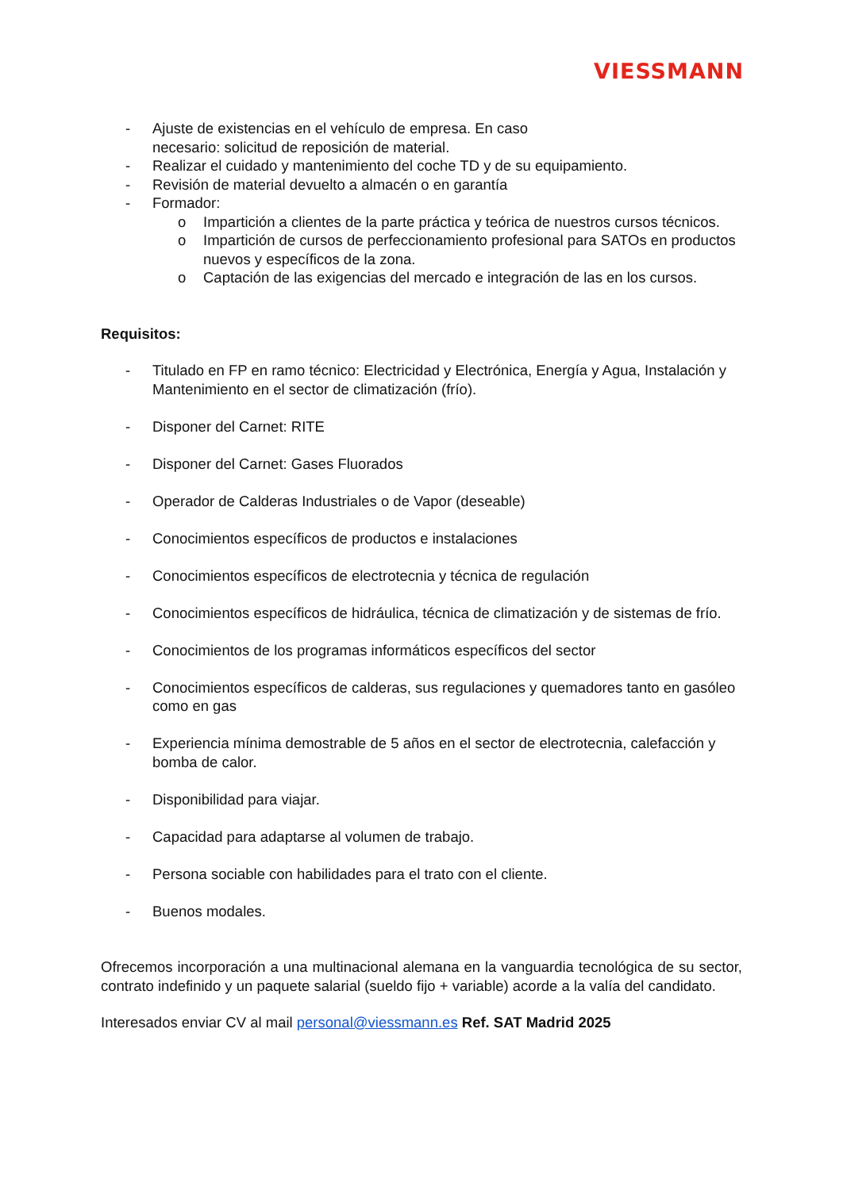VIESSMANN
- Ajuste de existencias en el vehículo de empresa. En caso
necesario: solicitud de reposición de material.
- Realizar el cuidado y mantenimiento del coche TD y de su equipamiento.
- Revisión de material devuelto a almacén o en garantía
- Formador:
o Impartición a clientes de la parte práctica y teórica de nuestros cursos técnicos.
o Impartición de cursos de perfeccionamiento profesional para SATOs en productos nuevos y específicos de la zona.
o Captación de las exigencias del mercado e integración de las en los cursos.
Requisitos:
- Titulado en FP en ramo técnico: Electricidad y Electrónica, Energía y Agua, Instalación y Mantenimiento en el sector de climatización (frío).
- Disponer del Carnet: RITE
- Disponer del Carnet: Gases Fluorados
- Operador de Calderas Industriales o de Vapor (deseable)
- Conocimientos específicos de productos e instalaciones
- Conocimientos específicos de electrotecnia y técnica de regulación
- Conocimientos específicos de hidráulica, técnica de climatización y de sistemas de frío.
- Conocimientos de los programas informáticos específicos del sector
- Conocimientos específicos de calderas, sus regulaciones y quemadores tanto en gasóleo como en gas
- Experiencia mínima demostrable de 5 años en el sector de electrotecnia, calefacción y bomba de calor.
- Disponibilidad para viajar.
- Capacidad para adaptarse al volumen de trabajo.
- Persona sociable con habilidades para el trato con el cliente.
- Buenos modales.
Ofrecemos incorporación a una multinacional alemana en la vanguardia tecnológica de su sector, contrato indefinido y un paquete salarial (sueldo fijo + variable) acorde a la valía del candidato.
Interesados enviar CV al mail personal@viessmann.es Ref. SAT Madrid 2025